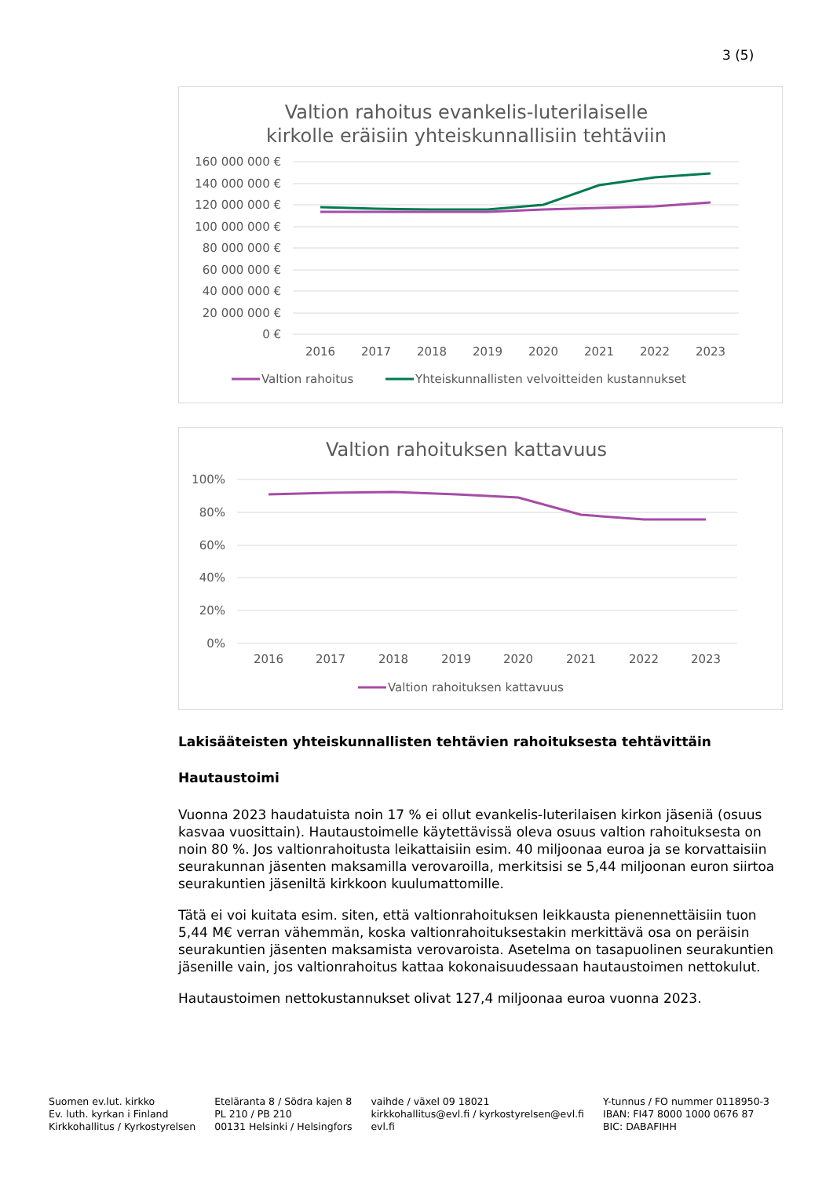3 (5)
Valtion rahoitus evankelis-luterilaiselle
kirkolle eräisiin yhteiskunnallisiin tehtäviin
160 000 000 €
140 000 000 €
120 000 000 €
100 000 000 €
80 000 000 €
60 000 000 €
40 000 000 €
20 000 000 €
0 €
2016
2017
2018
2019
2020
2021
2022
2023
Valtion rahoitus
Yhteiskunnallisten velvoitteiden kustannukset
Valtion rahoituksen kattavuus
100%
80%
60%
40%
20%
0%
2016
2017
2018
2019
2020
2021
2022
2023
Valtion rahoituksen kattavuus
Lakisääteisten yhteiskunnallisten tehtävien rahoituksesta tehtävittäin
Hautaustoimi
Vuonna 2023 haudatuista noin 17 % ei ollut evankelis-luterilaisen kirkon jäseniä (osuus kasvaa vuosittain). Hautaustoimelle käytettävissä oleva osuus valtion rahoituksesta on noin 80 %. Jos valtionrahoitusta leikattaisiin esim. 40 miljoonaa euroa ja se korvattaisiin seurakunnan jäsenten maksamilla verovaroilla, merkitsisi se 5,44 miljoonan euron siirtoa seurakuntien jäseniltä kirkkoon kuulumattomille.
Tätä ei voi kuitata esim. siten, että valtionrahoituksen leikkausta pienennettäisiin tuon 5,44 M€ verran vähemmän, koska valtionrahoituksestakin merkittävä osa on peräisin seurakuntien jäsenten maksamista verovaroista. Asetelma on tasapuolinen seurakuntien jäsenille vain, jos valtionrahoitus kattaa kokonaisuudessaan hautaustoimen nettokulut.
Hautaustoimen nettokustannukset olivat 127,4 miljoonaa euroa vuonna 2023.
Suomen ev.lut. kirkko
Ev. luth. kyrkan i Finland
Kirkkohallitus / Kyrkostyrelsen
Eteläranta 8 / Södra kajen 8
PL 210 / PB 210
00131 Helsinki / Helsingfors
vaihde / växel 09 18021
kirkkohallitus@evl.fi / kyrkostyrelsen@evl.fi
evl.fi
Y-tunnus / FO nummer 0118950-3
IBAN: FI47 8000 1000 0676 87
BIC: DABAFIHH